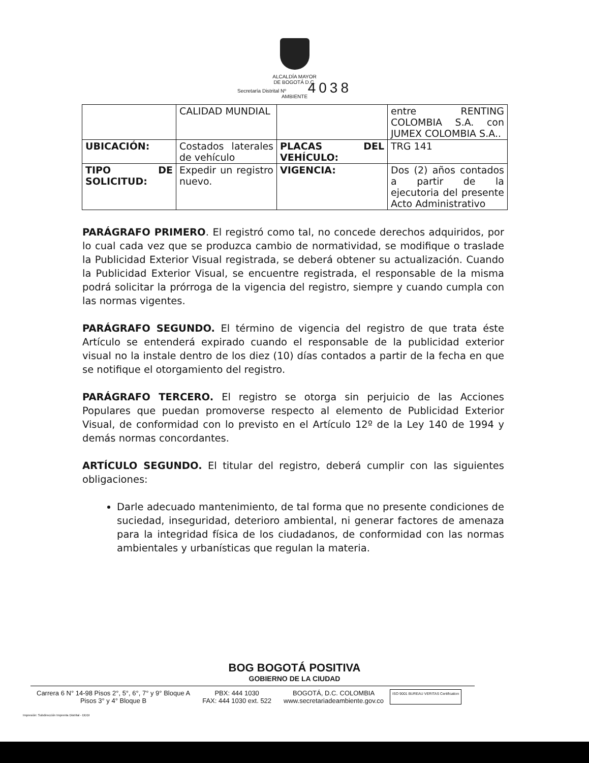ALCALDÍA MAYOR
DE BOGOTÁ D.C.
Secretaría Distrital Nº 4038
AMBIENTE
| | CALIDAD MUNDIAL | | entre RENTING COLOMBIA S.A. con JUMEX COLOMBIA S.A.. |
| UBICACIÓN: | Costados laterales de vehículo | PLACAS DEL VEHÍCULO: | TRG 141 |
| TIPO DE SOLICITUD: | Expedir un registro nuevo. | VIGENCIA: | Dos (2) años contados a partir de la ejecutoria del presente Acto Administrativo |
PARÁGRAFO PRIMERO. El registró como tal, no concede derechos adquiridos, por lo cual cada vez que se produzca cambio de normatividad, se modifique o traslade la Publicidad Exterior Visual registrada, se deberá obtener su actualización. Cuando la Publicidad Exterior Visual, se encuentre registrada, el responsable de la misma podrá solicitar la prórroga de la vigencia del registro, siempre y cuando cumpla con las normas vigentes.
PARÁGRAFO SEGUNDO. El término de vigencia del registro de que trata éste Artículo se entenderá expirado cuando el responsable de la publicidad exterior visual no la instale dentro de los diez (10) días contados a partir de la fecha en que se notifique el otorgamiento del registro.
PARÁGRAFO TERCERO. El registro se otorga sin perjuicio de las Acciones Populares que puedan promoverse respecto al elemento de Publicidad Exterior Visual, de conformidad con lo previsto en el Artículo 12º de la Ley 140 de 1994 y demás normas concordantes.
ARTÍCULO SEGUNDO. El titular del registro, deberá cumplir con las siguientes obligaciones:
Darle adecuado mantenimiento, de tal forma que no presente condiciones de suciedad, inseguridad, deterioro ambiental, ni generar factores de amenaza para la integridad física de los ciudadanos, de conformidad con las normas ambientales y urbanísticas que regulan la materia.
BOG BOGOTÁ POSITIVA
GOBIERNO DE LA CIUDAD
Carrera 6 N° 14-98 Pisos 2°, 5°, 6°, 7° y 9° Bloque A
Pisos 3° y 4° Bloque B
PBX: 444 1030
FAX: 444 1030 ext. 522
BOGOTÁ, D.C. COLOMBIA
www.secretariadeambiente.gov.co
ISO 9001 BUREAU VERITAS Certification
Impresión: Subdirección Imprenta Distrital - DDDI